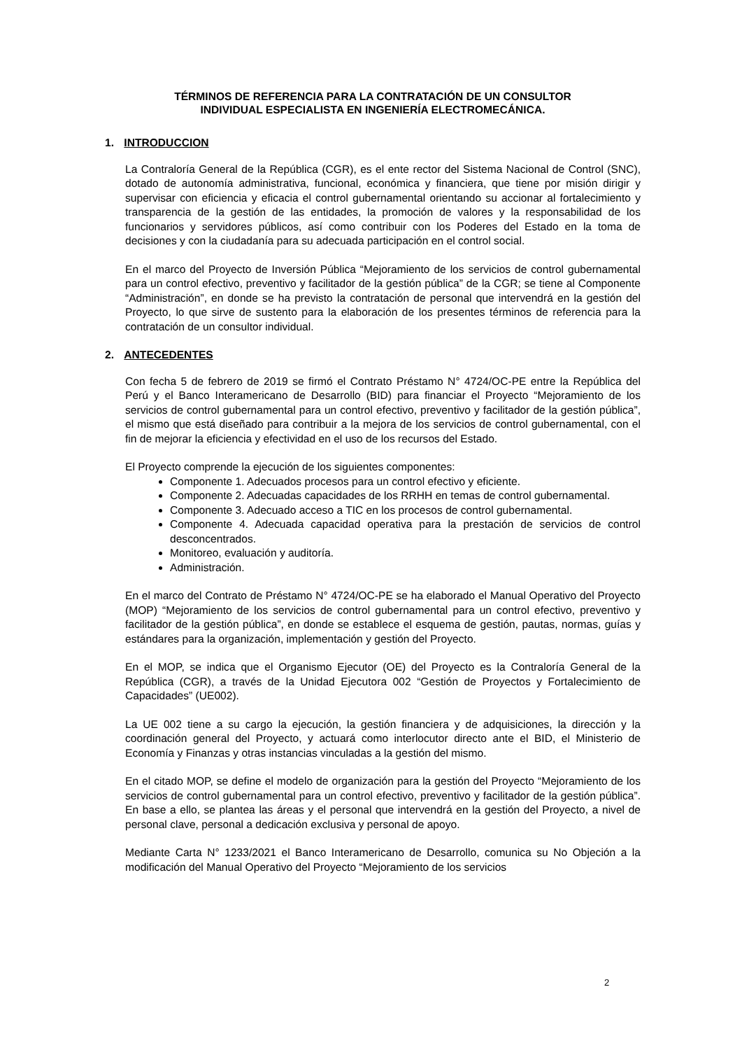TÉRMINOS DE REFERENCIA PARA LA CONTRATACIÓN DE UN CONSULTOR
INDIVIDUAL ESPECIALISTA EN INGENIERÍA ELECTROMECÁNICA.
1. INTRODUCCION
La Contraloría General de la República (CGR), es el ente rector del Sistema Nacional de Control (SNC), dotado de autonomía administrativa, funcional, económica y financiera, que tiene por misión dirigir y supervisar con eficiencia y eficacia el control gubernamental orientando su accionar al fortalecimiento y transparencia de la gestión de las entidades, la promoción de valores y la responsabilidad de los funcionarios y servidores públicos, así como contribuir con los Poderes del Estado en la toma de decisiones y con la ciudadanía para su adecuada participación en el control social.
En el marco del Proyecto de Inversión Pública “Mejoramiento de los servicios de control gubernamental para un control efectivo, preventivo y facilitador de la gestión pública” de la CGR; se tiene al Componente “Administración”, en donde se ha previsto la contratación de personal que intervendrá en la gestión del Proyecto, lo que sirve de sustento para la elaboración de los presentes términos de referencia para la contratación de un consultor individual.
2. ANTECEDENTES
Con fecha 5 de febrero de 2019 se firmó el Contrato Préstamo N° 4724/OC-PE entre la República del Perú y el Banco Interamericano de Desarrollo (BID) para financiar el Proyecto “Mejoramiento de los servicios de control gubernamental para un control efectivo, preventivo y facilitador de la gestión pública”, el mismo que está diseñado para contribuir a la mejora de los servicios de control gubernamental, con el fin de mejorar la eficiencia y efectividad en el uso de los recursos del Estado.
El Proyecto comprende la ejecución de los siguientes componentes:
Componente 1. Adecuados procesos para un control efectivo y eficiente.
Componente 2. Adecuadas capacidades de los RRHH en temas de control gubernamental.
Componente 3. Adecuado acceso a TIC en los procesos de control gubernamental.
Componente 4. Adecuada capacidad operativa para la prestación de servicios de control desconcentrados.
Monitoreo, evaluación y auditoría.
Administración.
En el marco del Contrato de Préstamo N° 4724/OC-PE se ha elaborado el Manual Operativo del Proyecto (MOP) “Mejoramiento de los servicios de control gubernamental para un control efectivo, preventivo y facilitador de la gestión pública”, en donde se establece el esquema de gestión, pautas, normas, guías y estándares para la organización, implementación y gestión del Proyecto.
En el MOP, se indica que el Organismo Ejecutor (OE) del Proyecto es la Contraloría General de la República (CGR), a través de la Unidad Ejecutora 002 “Gestión de Proyectos y Fortalecimiento de Capacidades” (UE002).
La UE 002 tiene a su cargo la ejecución, la gestión financiera y de adquisiciones, la dirección y la coordinación general del Proyecto, y actuará como interlocutor directo ante el BID, el Ministerio de Economía y Finanzas y otras instancias vinculadas a la gestión del mismo.
En el citado MOP, se define el modelo de organización para la gestión del Proyecto “Mejoramiento de los servicios de control gubernamental para un control efectivo, preventivo y facilitador de la gestión pública”. En base a ello, se plantea las áreas y el personal que intervendrá en la gestión del Proyecto, a nivel de personal clave, personal a dedicación exclusiva y personal de apoyo.
Mediante Carta N° 1233/2021 el Banco Interamericano de Desarrollo, comunica su No Objeción a la modificación del Manual Operativo del Proyecto “Mejoramiento de los servicios
2